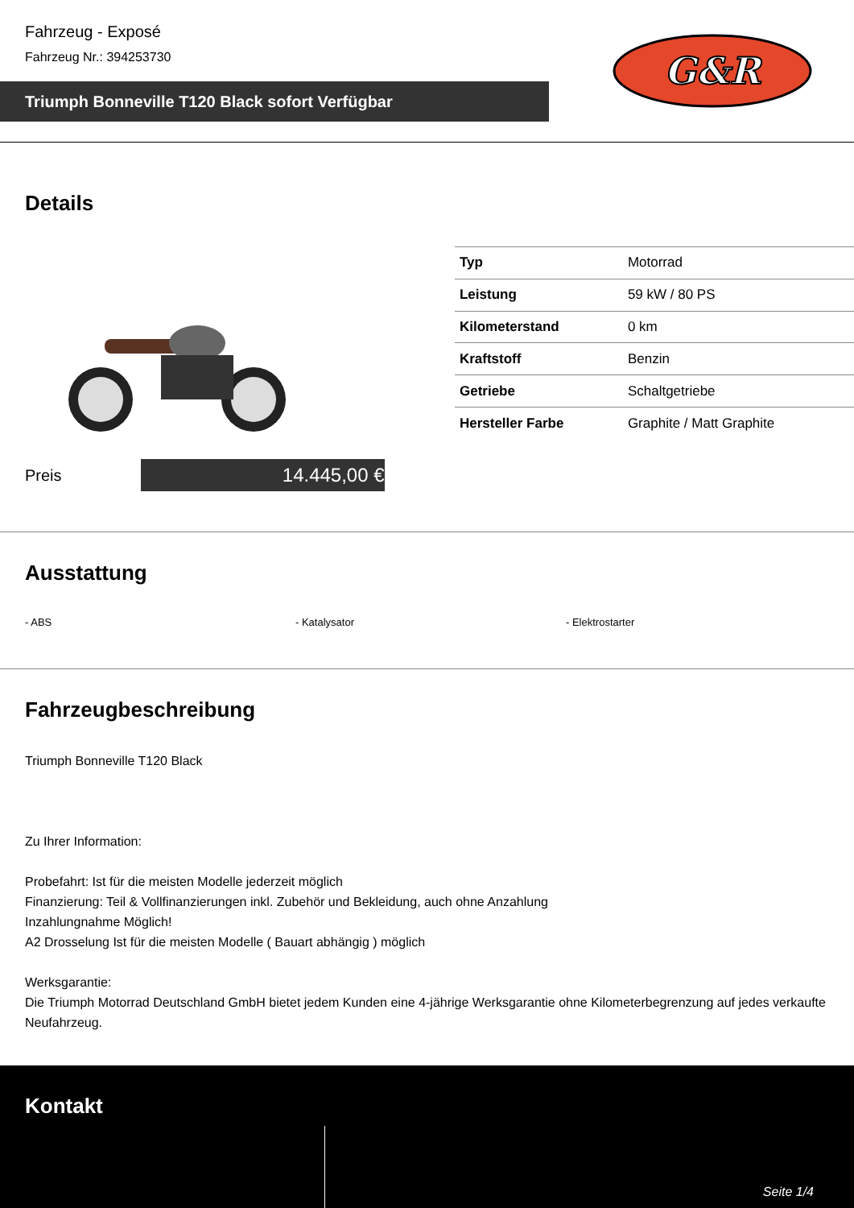Fahrzeug - Exposé
Fahrzeug Nr.: 394253730
Triumph Bonneville T120 Black sofort Verfügbar
G&R
Details
| Typ | Motorrad |
| Leistung | 59 kW / 80 PS |
| Kilometerstand | 0 km |
| Kraftstoff | Benzin |
| Getriebe | Schaltgetriebe |
| Hersteller Farbe | Graphite / Matt Graphite |
Preis
14.445,00 €
Ausstattung
- ABS - Katalysator - Elektrostarter
Fahrzeugbeschreibung
Triumph Bonneville T120 Black
Zu Ihrer Information:
Probefahrt: Ist für die meisten Modelle jederzeit möglich
Finanzierung: Teil & Vollfinanzierungen inkl. Zubehör und Bekleidung, auch ohne Anzahlung
Inzahlungnahme Möglich!
A2 Drosselung Ist für die meisten Modelle ( Bauart abhängig ) möglich
Werksgarantie:
Die Triumph Motorrad Deutschland GmbH bietet jedem Kunden eine 4-jährige Werksgarantie ohne Kilometerbegrenzung auf jedes verkaufte Neufahrzeug.
Kontakt
Seite 1/4